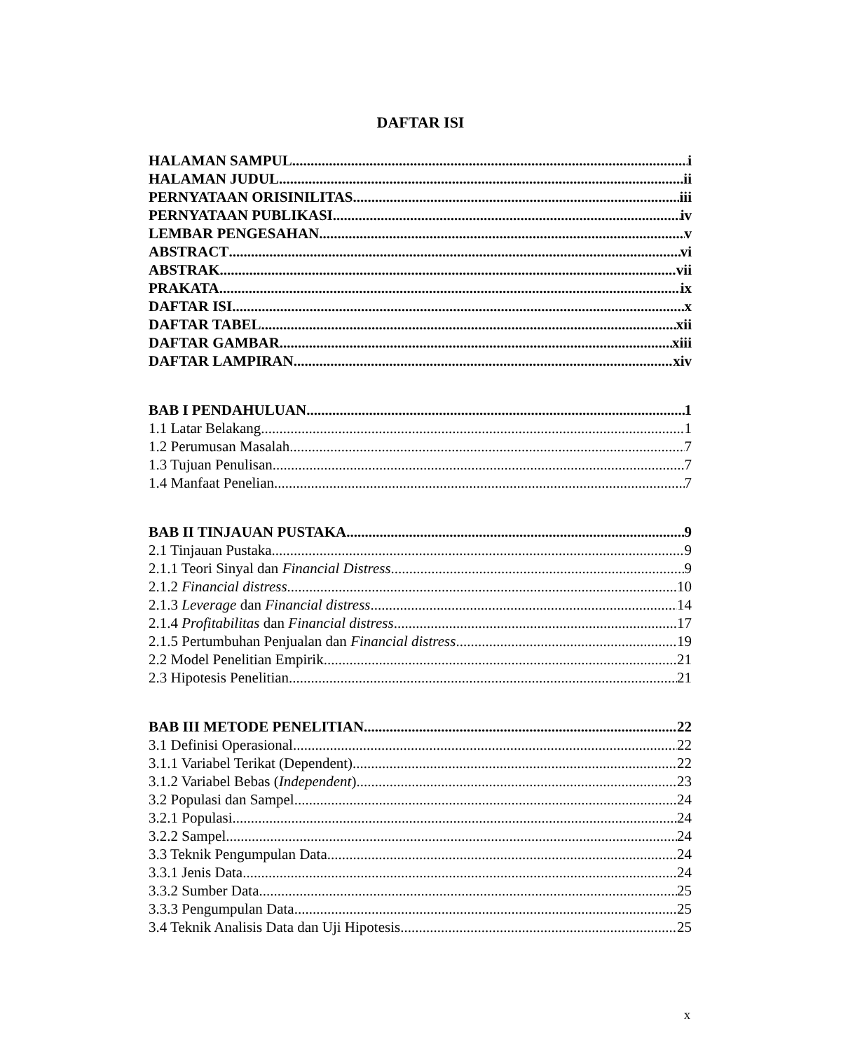DAFTAR ISI
HALAMAN SAMPUL i
HALAMAN JUDUL ii
PERNYATAAN ORISINILITAS iii
PERNYATAAN PUBLIKASI iv
LEMBAR PENGESAHAN v
ABSTRACT vi
ABSTRAK vii
PRAKATA ix
DAFTAR ISI x
DAFTAR TABEL xii
DAFTAR GAMBAR xiii
DAFTAR LAMPIRAN xiv
BAB I PENDAHULUAN 1
1.1 Latar Belakang 1
1.2 Perumusan Masalah 7
1.3 Tujuan Penulisan 7
1.4 Manfaat Penelian 7
BAB II TINJAUAN PUSTAKA 9
2.1 Tinjauan Pustaka 9
2.1.1 Teori Sinyal dan Financial Distress 9
2.1.2 Financial distress 10
2.1.3 Leverage dan Financial distress 14
2.1.4 Profitabilitas dan Financial distress 17
2.1.5 Pertumbuhan Penjualan dan Financial distress 19
2.2 Model Penelitian Empirik 21
2.3 Hipotesis Penelitian 21
BAB III METODE PENELITIAN 22
3.1 Definisi Operasional 22
3.1.1 Variabel Terikat (Dependent) 22
3.1.2 Variabel Bebas (Independent) 23
3.2 Populasi dan Sampel 24
3.2.1 Populasi 24
3.2.2 Sampel 24
3.3 Teknik Pengumpulan Data 24
3.3.1 Jenis Data 24
3.3.2 Sumber Data 25
3.3.3 Pengumpulan Data 25
3.4 Teknik Analisis Data dan Uji Hipotesis 25
x